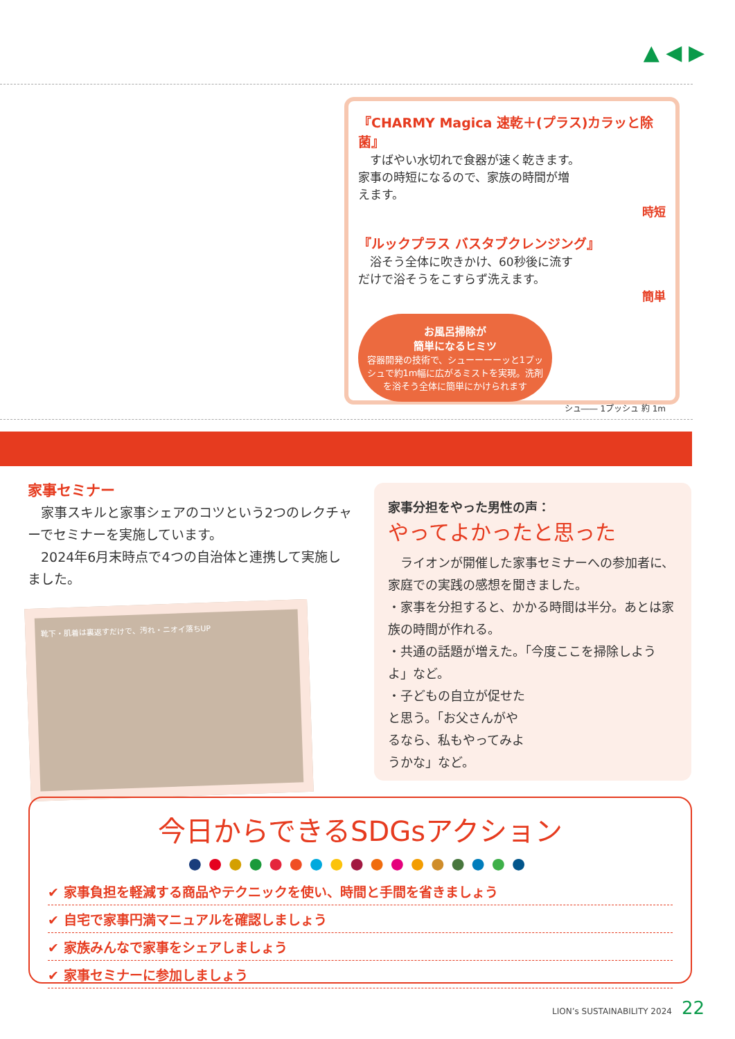▲ ◀ ▶
『CHARMY Magica 速乾＋(プラス)カラッと除菌』
　すばやい水切れで食器が速く乾きます。家事の時短になるので、家族の時間が増えます。
時短
『ルックプラス バスタブクレンジング』
　浴そう全体に吹きかけ、60秒後に流すだけで浴そうをこすらず洗えます。
簡単
お風呂掃除が
簡単になるヒミツ
容器開発の技術で、シューーーーッと1プッシュで約1m幅に広がるミストを実現。洗剤を浴そう全体に簡単にかけられます
シュ―― 1プッシュ 約 1m
家事セミナー
　家事スキルと家事シェアのコツという2つのレクチャーでセミナーを実施しています。
　2024年6月末時点で4つの自治体と連携して実施しました。
靴下・肌着は裏返すだけで、汚れ・ニオイ落ちUP
家事分担をやった男性の声：
やってよかったと思った
　ライオンが開催した家事セミナーへの参加者に、家庭での実践の感想を聞きました。
・家事を分担すると、かかる時間は半分。あとは家族の時間が作れる。
・共通の話題が増えた。「今度ここを掃除しようよ」など。
・子どもの自立が促せたと思う。「お父さんがやるなら、私もやってみようかな」など。
今日からできるSDGsアクション
●●●●●●●●●●●●●●●●●
✔ 家事負担を軽減する商品やテクニックを使い、時間と手間を省きましょう
✔ 自宅で家事円満マニュアルを確認しましょう
✔ 家族みんなで家事をシェアしましょう
✔ 家事セミナーに参加しましょう
LION’s SUSTAINABILITY 2024 22